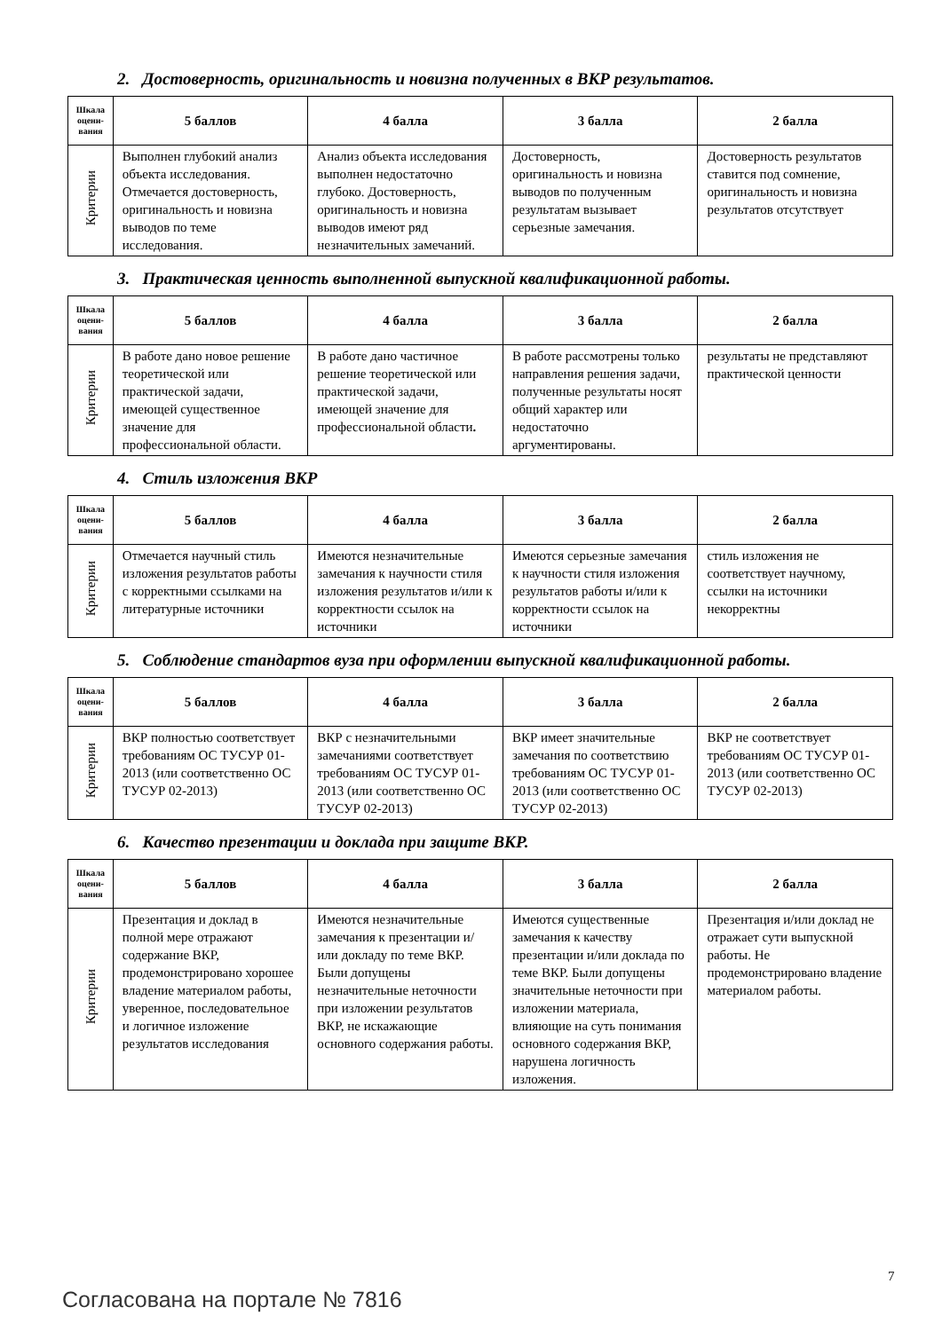2. Достоверность, оригинальность и новизна полученных в ВКР результатов.
| Шкала оцени-вания | 5 баллов | 4 балла | 3 балла | 2 балла |
| --- | --- | --- | --- | --- |
| Критерии | Выполнен глубокий анализ объекта исследования. Отмечается достоверность, оригинальность и новизна выводов по теме исследования. | Анализ объекта исследования выполнен недостаточно глубоко. Достоверность, оригинальность и новизна выводов имеют ряд незначительных замечаний. | Достоверность, оригинальность и новизна выводов по полученным результатам вызывает серьезные замечания. | Достоверность результатов ставится под сомнение, оригинальность и новизна результатов отсутствует |
3. Практическая ценность выполненной выпускной квалификационной работы.
| Шкала оцени-вания | 5 баллов | 4 балла | 3 балла | 2 балла |
| --- | --- | --- | --- | --- |
| Критерии | В работе дано новое решение теоретической или практической задачи, имеющей существенное значение для профессиональной области. | В работе дано частичное решение теоретической или практической задачи, имеющей значение для профессиональной области . | В работе рассмотрены только направления решения задачи, полученные результаты носят общий характер или недостаточно аргументированы. | результаты не представляют практической ценности |
4. Стиль изложения ВКР
| Шкала оцени-вания | 5 баллов | 4 балла | 3 балла | 2 балла |
| --- | --- | --- | --- | --- |
| Критерии | Отмечается научный стиль изложения результатов работы с корректными ссылками на литературные источники | Имеются незначительные замечания к научности стиля изложения результатов и/или к корректности ссылок на источники | Имеются серьезные замечания к научности стиля изложения результатов работы и/или к корректности ссылок на источники | стиль изложения не соответствует научному, ссылки на источники некорректны |
5. Соблюдение стандартов вуза при оформлении выпускной квалификационной работы.
| Шкала оцени-вания | 5 баллов | 4 балла | 3 балла | 2 балла |
| --- | --- | --- | --- | --- |
| Критерии | ВКР полностью соответствует требованиям ОС ТУСУР 01-2013 (или соответственно ОС ТУСУР 02-2013) | ВКР с незначительными замечаниями соответствует требованиям ОС ТУСУР 01-2013 (или соответственно ОС ТУСУР 02-2013) | ВКР имеет значительные замечания по соответствию требованиям ОС ТУСУР 01-2013 (или соответственно ОС ТУСУР 02-2013) | ВКР не соответствует требованиям ОС ТУСУР 01-2013 (или соответственно ОС ТУСУР 02-2013) |
6. Качество презентации и доклада при защите ВКР.
| Шкала оцени-вания | 5 баллов | 4 балла | 3 балла | 2 балла |
| --- | --- | --- | --- | --- |
| Критерии | Презентация и доклад в полной мере отражают содержание ВКР, продемонстрировано хорошее владение материалом работы, уверенное, последовательное и логичное изложение результатов исследования | Имеются незначительные замечания к презентации и/или докладу по теме ВКР. Были допущены незначительные неточности при изложении результатов ВКР, не искажающие основного содержания работы. | Имеются существенные замечания к качеству презентации и/или доклада по теме ВКР. Были допущены значительные неточности при изложении материала, влияющие на суть понимания основного содержания ВКР, нарушена логичность изложения. | Презентация и/или доклад не отражает сути выпускной работы. Не продемонстрировано владение материалом работы. |
7
Согласована на портале № 7816